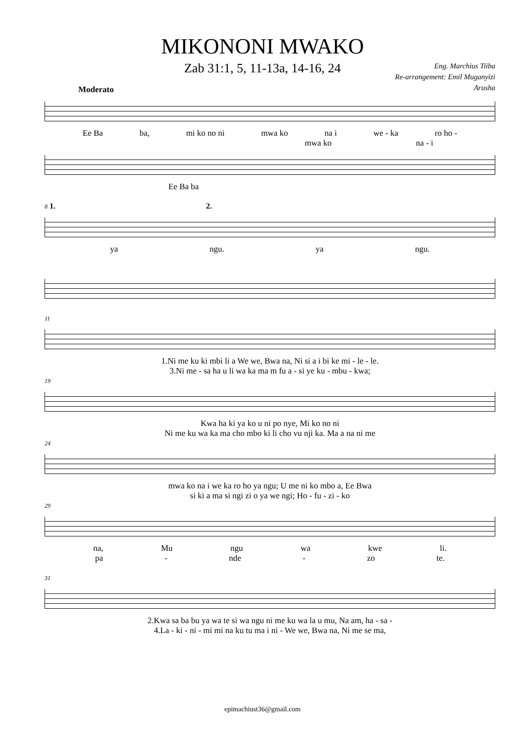MIKONONI MWAKO
Zab 31:1, 5, 11-13a, 14-16, 24
Eng. Marchius Tiiba
Re-arrangement: Emil Muganyizi
Arusha
Moderato
Ee Ba ba, mi ko no ni mwa ko na i we - ka ro ho -
mwa ko na - i
Ee Ba ba
8 1. 2.
ya ngu. ya ngu.
11
1.Ni me ku ki mbi li a We we, Bwa na, Ni si a i bi ke mi - le - le.
3.Ni me - sa ha u li wa ka ma m fu a - si ye ku - mbu - kwa;
19
Kwa ha ki ya ko u ni po nye, Mi ko no ni
Ni me ku wa ka ma cho mbo ki li cho vu nji ka. Ma a na ni me
24
mwa ko na i we ka ro ho ya ngu; U me ni ko mbo a, Ee Bwa
si ki a ma si ngi zi o ya we ngi; Ho - fu - zi - ko
29
na, Mu ngu wa kwe li.
pa - nde - zo te.
31
2.Kwa sa ba bu ya wa te si wa ngu ni me ku wa la u mu, Na am, ha - sa -
4.La - ki - ni - mi mi na ku tu ma i ni - We we, Bwa na, Ni me se ma,
epimachiust36@gmail.com